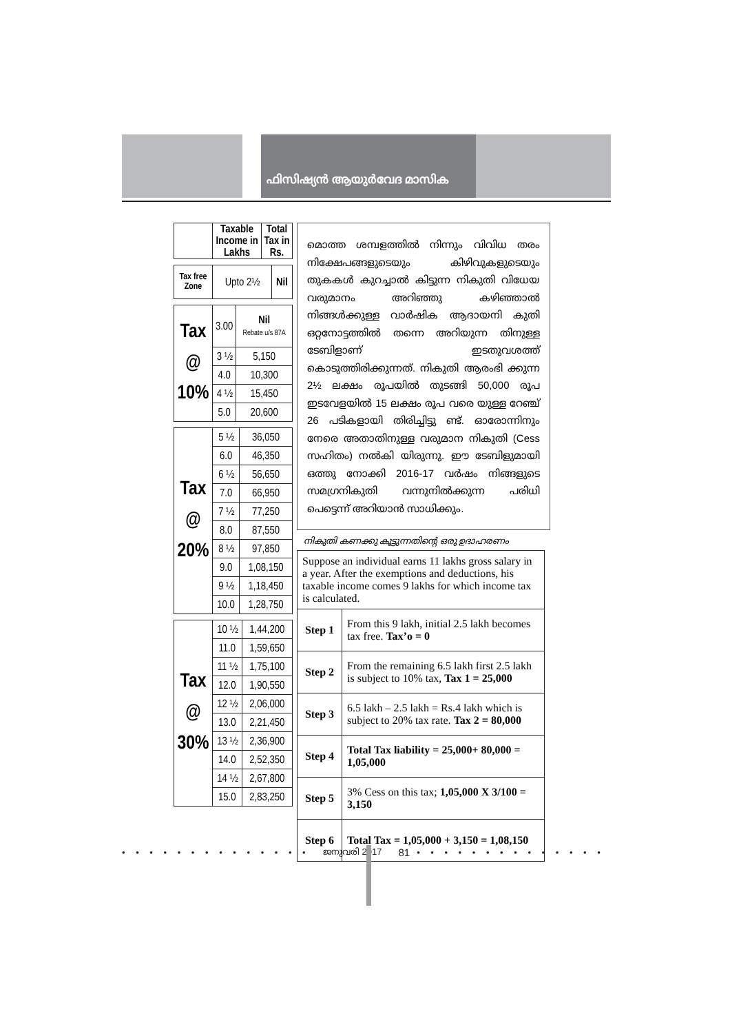ഫിസിഷ്യൻ ആയുർവേദ മാസിക
| | Taxable Income in Lakhs | Total Tax in Rs. |
| --- | --- | --- |
| Tax free Zone | Upto 2½ | Nil |
| Tax @ 10% | 3.00 | Nil Rebate u/s 87A |
| | 3 ½ | 5,150 |
| | 4.0 | 10,300 |
| | 4 ½ | 15,450 |
| | 5.0 | 20,600 |
| Tax @ 20% | 5 ½ | 36,050 |
| | 6.0 | 46,350 |
| | 6 ½ | 56,650 |
| | 7.0 | 66,950 |
| | 7 ½ | 77,250 |
| | 8.0 | 87,550 |
| | 8 ½ | 97,850 |
| | 9.0 | 1,08,150 |
| | 9 ½ | 1,18,450 |
| | 10.0 | 1,28,750 |
| Tax @ 30% | 10 ½ | 1,44,200 |
| | 11.0 | 1,59,650 |
| | 11 ½ | 1,75,100 |
| | 12.0 | 1,90,550 |
| | 12 ½ | 2,06,000 |
| | 13.0 | 2,21,450 |
| | 13 ½ | 2,36,900 |
| | 14.0 | 2,52,350 |
| | 14 ½ | 2,67,800 |
| | 15.0 | 2,83,250 |
മൊത്ത ശമ്പളത്തിൽ നിന്നും വിവിധ തരം നിക്ഷേപങ്ങളുടെയും കിഴിവുകളുടെയും തുകകൾ കുറച്ചാൽ കിട്ടുന്ന നികുതി വിധേയ വരുമാനം അറിഞ്ഞു കഴിഞ്ഞാൽ നിങ്ങൾക്കുള്ള വാർഷിക ആദായനി കുതി ഒറ്റനോട്ടത്തിൽ തന്നെ അറിയുന്ന തിനുള്ള ടേബിളാണ് ഇടതുവശത്ത് കൊടുത്തിരിക്കുന്നത്. നികുതി ആരംഭി ക്കുന്ന 2½ ലക്ഷം രൂപയിൽ തുടങ്ങി 50,000 രൂപ ഇടവേളയിൽ 15 ലക്ഷം രൂപ വരെ യുള്ള റേഞ്ച് 26 പടികളായി തിരിച്ചിട്ടു ണ്ട്. ഓരോന്നിനും നേരെ അതാതിനുള്ള വരുമാന നികുതി (Cess സഹിതം) നൽകി യിരുന്നു. ഈ ടേബിളുമായി ഒത്തു നോക്കി 2016-17 വർഷം നിങ്ങളുടെ സമഗ്രനികുതി വന്നുനിൽക്കുന്ന പരിധി പെട്ടെന്ന് അറിയാൻ സാധിക്കും.
നികുതി കണക്കു കൂട്ടുന്നതിന്റെ ഒരു ഉദാഹരണം
| Suppose an individual earns 11 lakhs gross salary in a year. After the exemptions and deductions, his taxable income comes 9 lakhs for which income tax is calculated. | |
| Step 1 | From this 9 lakh, initial 2.5 lakh becomes tax free. Tax’o = 0 |
| Step 2 | From the remaining 6.5 lakh first 2.5 lakh is subject to 10% tax, Tax 1 = 25,000 |
| Step 3 | 6.5 lakh – 2.5 lakh = Rs.4 lakh which is subject to 20% tax rate. Tax 2 = 80,000 |
| Step 4 | Total Tax liability = 25,000+ 80,000 = 1,05,000 |
| Step 5 | 3% Cess on this tax; 1,05,000 X 3/100 = 3,150 |
| Step 6 | Total Tax = 1,05,000 + 3,150 = 1,08,150 |
• • • • • • • • • • • • • • • • ജനുവരി 2017 81 • • • • • • • • • • • • • • • • • • • • • •